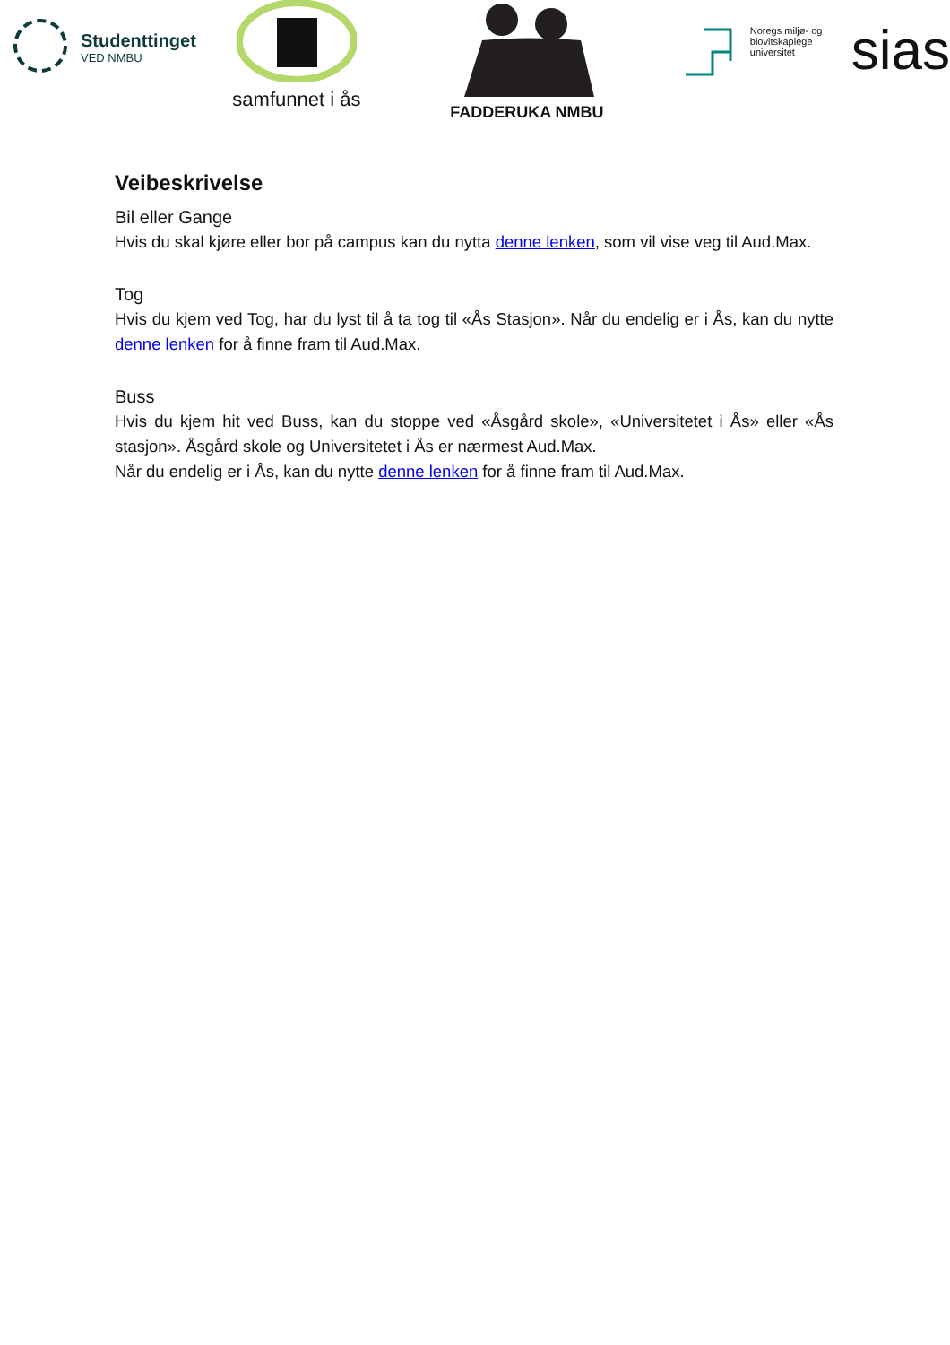Studenttinget
VED NMBU
samfunnet i ås
FADDERUKA NMBU
Noregs miljø- og
biovitskaplege
universitet
sias
Veibeskrivelse
Bil eller Gange
Hvis du skal kjøre eller bor på campus kan du nytta denne lenken, som vil vise veg til Aud.Max.
Tog
Hvis du kjem ved Tog, har du lyst til å ta tog til «Ås Stasjon». Når du endelig er i Ås, kan du nytte denne lenken for å finne fram til Aud.Max.
Buss
Hvis du kjem hit ved Buss, kan du stoppe ved «Åsgård skole», «Universitetet i Ås» eller «Ås stasjon». Åsgård skole og Universitetet i Ås er nærmest Aud.Max.
Når du endelig er i Ås, kan du nytte denne lenken for å finne fram til Aud.Max.